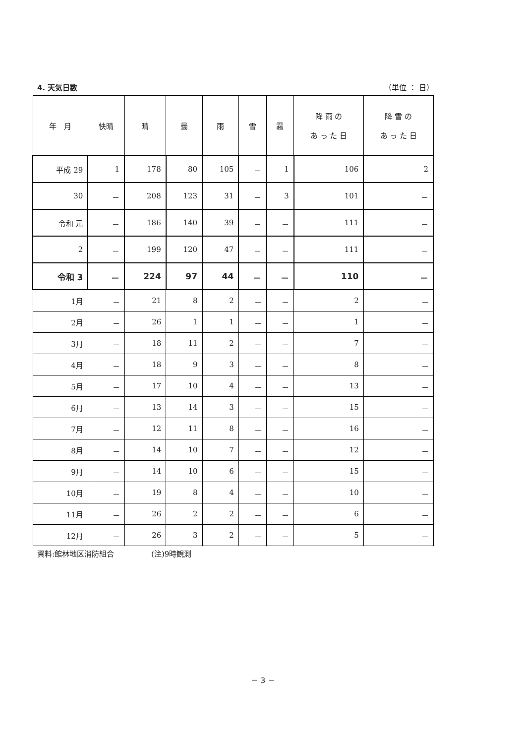4. 天気日数 （単位 ： 日）
| 年 月 | 快晴 | 晴 | 曇 | 雨 | 雪 | 霧 | 降 雨 の あ っ た 日 | 降 雪 の あ っ た 日 |
| --- | --- | --- | --- | --- | --- | --- | --- | --- |
| 平成 29 | 1 | 178 | 80 | 105 | － | 1 | 106 | 2 |
| 30 | － | 208 | 123 | 31 | － | 3 | 101 | － |
| 令和 元 | － | 186 | 140 | 39 | － | － | 111 | － |
| 2 | － | 199 | 120 | 47 | － | － | 111 | － |
| 令和 3 | － | 224 | 97 | 44 | － | － | 110 | － |
| 1月 | － | 21 | 8 | 2 | － | － | 2 | － |
| 2月 | － | 26 | 1 | 1 | － | － | 1 | － |
| 3月 | － | 18 | 11 | 2 | － | － | 7 | － |
| 4月 | － | 18 | 9 | 3 | － | － | 8 | － |
| 5月 | － | 17 | 10 | 4 | － | － | 13 | － |
| 6月 | － | 13 | 14 | 3 | － | － | 15 | － |
| 7月 | － | 12 | 11 | 8 | － | － | 16 | － |
| 8月 | － | 14 | 10 | 7 | － | － | 12 | － |
| 9月 | － | 14 | 10 | 6 | － | － | 15 | － |
| 10月 | － | 19 | 8 | 4 | － | － | 10 | － |
| 11月 | － | 26 | 2 | 2 | － | － | 6 | － |
| 12月 | － | 26 | 3 | 2 | － | － | 5 | － |
資料:館林地区消防組合　　　　　(注)9時観測
－ 3 －